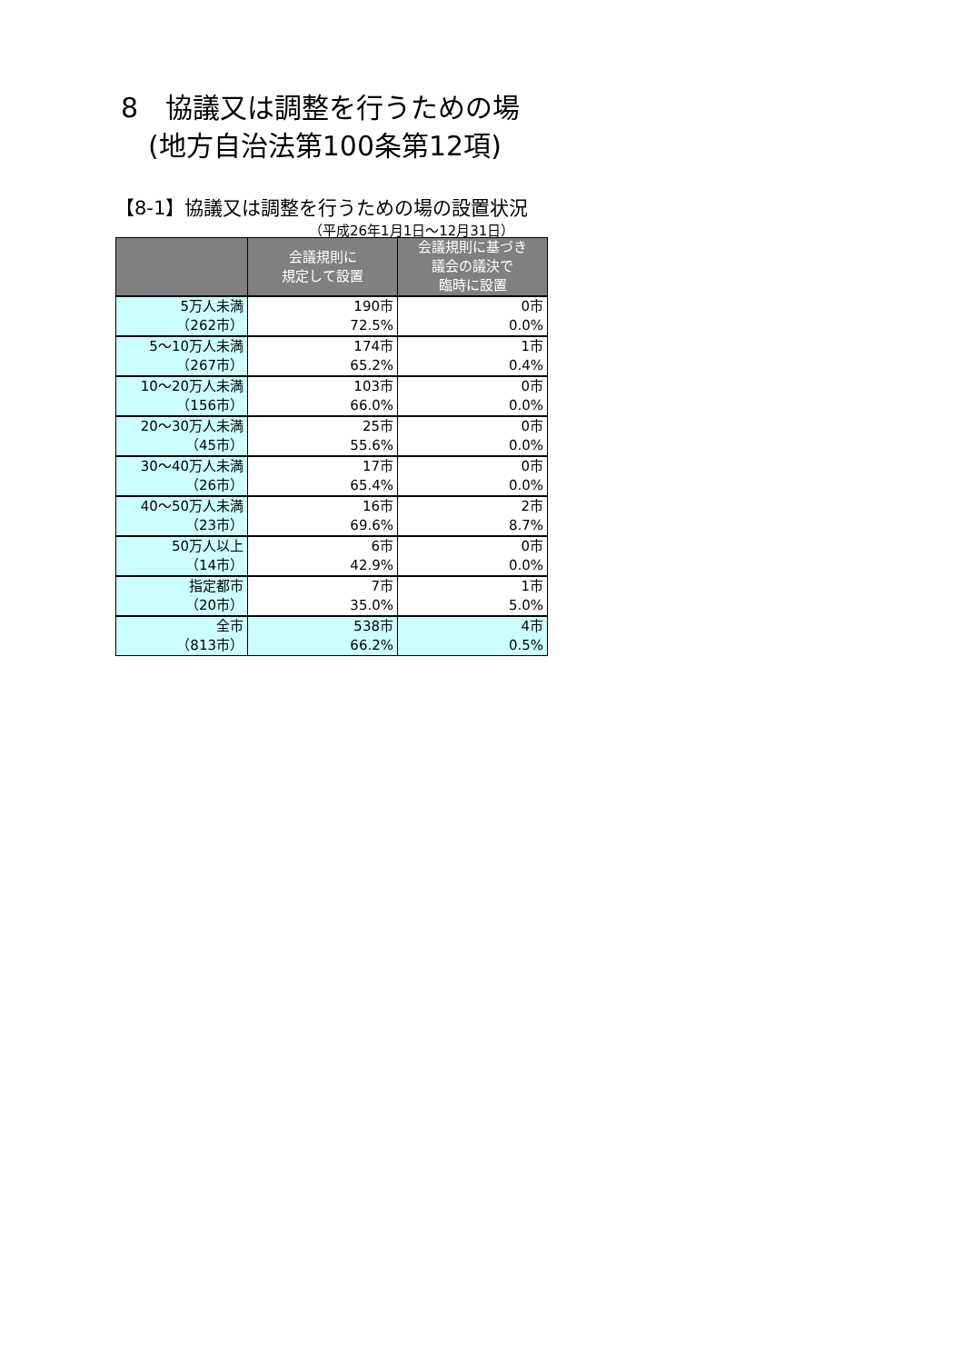8　協議又は調整を行うための場
　(地方自治法第100条第12項)
【8-1】協議又は調整を行うための場の設置状況
（平成26年1月1日～12月31日）
| | 会議規則に 規定して設置 | 会議規則に基づき 議会の議決で 臨時に設置 |
| --- | --- | --- |
| 5万人未満 （262市） | 190市 72.5% | 0市 0.0% |
| 5～10万人未満 （267市） | 174市 65.2% | 1市 0.4% |
| 10～20万人未満 （156市） | 103市 66.0% | 0市 0.0% |
| 20～30万人未満 （45市） | 25市 55.6% | 0市 0.0% |
| 30～40万人未満 （26市） | 17市 65.4% | 0市 0.0% |
| 40～50万人未満 （23市） | 16市 69.6% | 2市 8.7% |
| 50万人以上 （14市） | 6市 42.9% | 0市 0.0% |
| 指定都市 （20市） | 7市 35.0% | 1市 5.0% |
| 全市 （813市） | 538市 66.2% | 4市 0.5% |